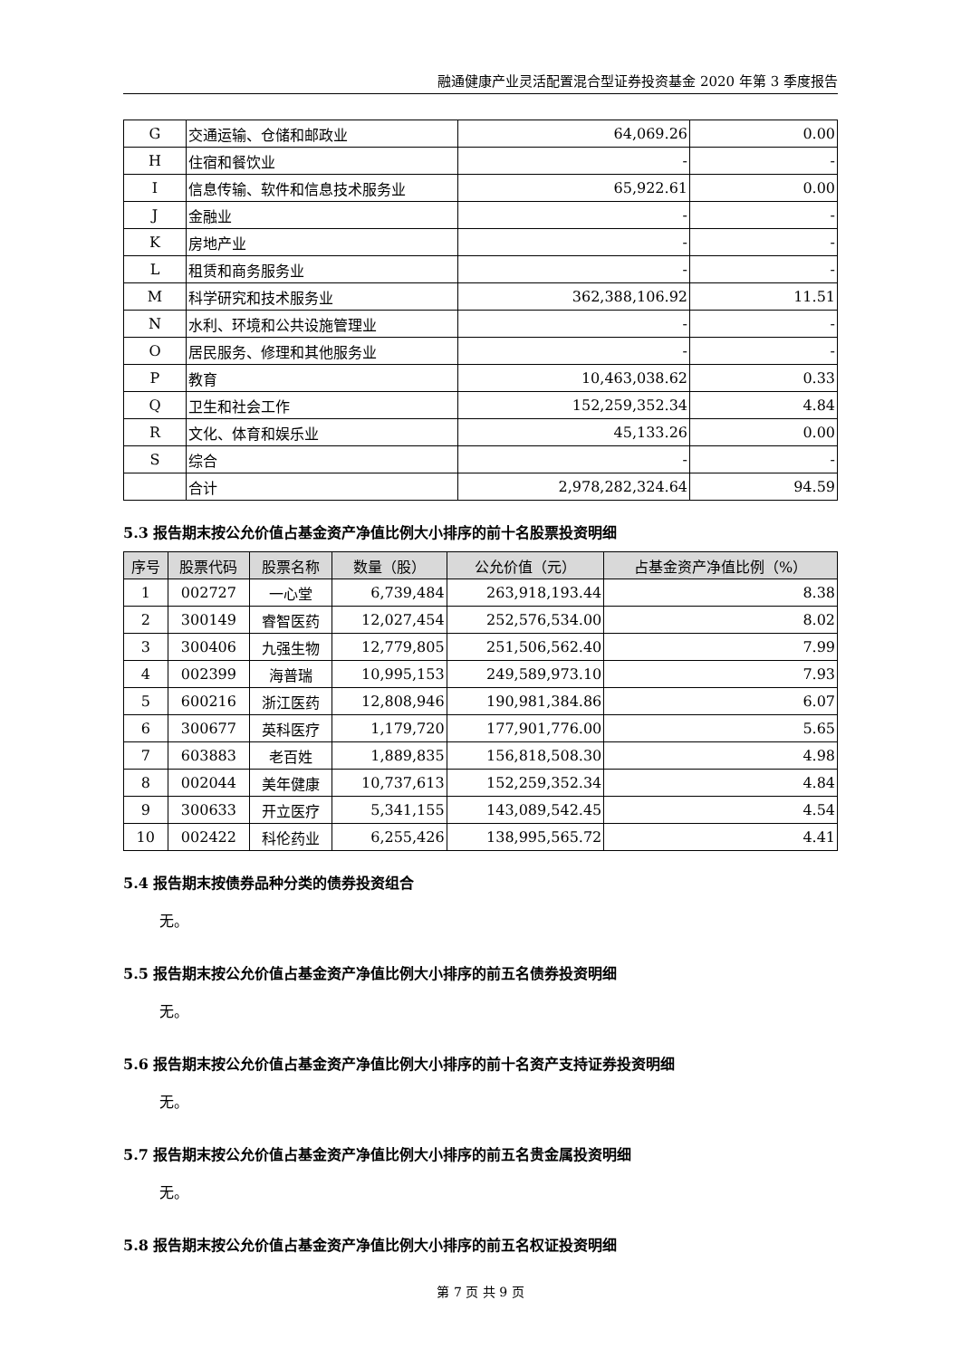融通健康产业灵活配置混合型证券投资基金 2020 年第 3 季度报告
| G | 交通运输、仓储和邮政业 | 64,069.26 | 0.00 |
| H | 住宿和餐饮业 | - | - |
| I | 信息传输、软件和信息技术服务业 | 65,922.61 | 0.00 |
| J | 金融业 | - | - |
| K | 房地产业 | - | - |
| L | 租赁和商务服务业 | - | - |
| M | 科学研究和技术服务业 | 362,388,106.92 | 11.51 |
| N | 水利、环境和公共设施管理业 | - | - |
| O | 居民服务、修理和其他服务业 | - | - |
| P | 教育 | 10,463,038.62 | 0.33 |
| Q | 卫生和社会工作 | 152,259,352.34 | 4.84 |
| R | 文化、体育和娱乐业 | 45,133.26 | 0.00 |
| S | 综合 | - | - |
| | 合计 | 2,978,282,324.64 | 94.59 |
5.3 报告期末按公允价值占基金资产净值比例大小排序的前十名股票投资明细
| 序号 | 股票代码 | 股票名称 | 数量（股） | 公允价值（元） | 占基金资产净值比例（%） |
| --- | --- | --- | --- | --- | --- |
| 1 | 002727 | 一心堂 | 6,739,484 | 263,918,193.44 | 8.38 |
| 2 | 300149 | 睿智医药 | 12,027,454 | 252,576,534.00 | 8.02 |
| 3 | 300406 | 九强生物 | 12,779,805 | 251,506,562.40 | 7.99 |
| 4 | 002399 | 海普瑞 | 10,995,153 | 249,589,973.10 | 7.93 |
| 5 | 600216 | 浙江医药 | 12,808,946 | 190,981,384.86 | 6.07 |
| 6 | 300677 | 英科医疗 | 1,179,720 | 177,901,776.00 | 5.65 |
| 7 | 603883 | 老百姓 | 1,889,835 | 156,818,508.30 | 4.98 |
| 8 | 002044 | 美年健康 | 10,737,613 | 152,259,352.34 | 4.84 |
| 9 | 300633 | 开立医疗 | 5,341,155 | 143,089,542.45 | 4.54 |
| 10 | 002422 | 科伦药业 | 6,255,426 | 138,995,565.72 | 4.41 |
5.4 报告期末按债券品种分类的债券投资组合
无。
5.5 报告期末按公允价值占基金资产净值比例大小排序的前五名债券投资明细
无。
5.6 报告期末按公允价值占基金资产净值比例大小排序的前十名资产支持证券投资明细
无。
5.7 报告期末按公允价值占基金资产净值比例大小排序的前五名贵金属投资明细
无。
5.8 报告期末按公允价值占基金资产净值比例大小排序的前五名权证投资明细
第 7 页 共 9 页